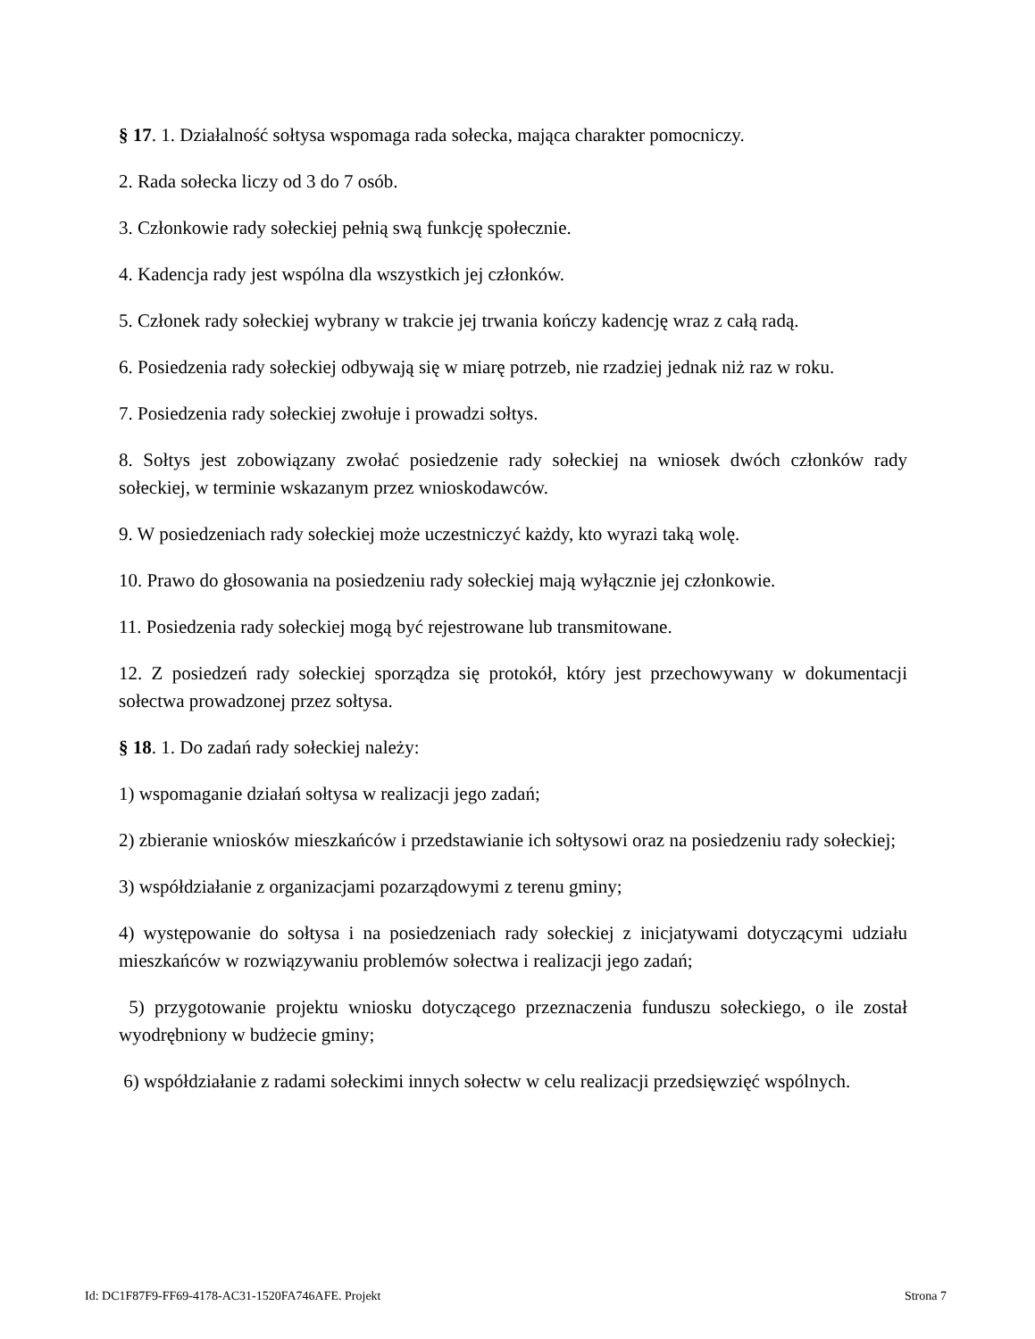§ 17. 1. Działalność sołtysa wspomaga rada sołecka, mająca charakter pomocniczy.
2. Rada sołecka liczy od 3 do 7 osób.
3. Członkowie rady sołeckiej pełnią swą funkcję społecznie.
4. Kadencja rady jest wspólna dla wszystkich jej członków.
5. Członek rady sołeckiej wybrany w trakcie jej trwania kończy kadencję wraz z całą radą.
6. Posiedzenia rady sołeckiej odbywają się w miarę potrzeb, nie rzadziej jednak niż raz w roku.
7. Posiedzenia rady sołeckiej zwołuje i prowadzi sołtys.
8. Sołtys jest zobowiązany zwołać posiedzenie rady sołeckiej na wniosek dwóch członków rady sołeckiej, w terminie wskazanym przez wnioskodawców.
9. W posiedzeniach rady sołeckiej może uczestniczyć każdy, kto wyrazi taką wolę.
10. Prawo do głosowania na posiedzeniu rady sołeckiej mają wyłącznie jej członkowie.
11. Posiedzenia rady sołeckiej mogą być rejestrowane lub transmitowane.
12. Z posiedzeń rady sołeckiej sporządza się protokół, który jest przechowywany w dokumentacji sołectwa prowadzonej przez sołtysa.
§ 18. 1. Do zadań rady sołeckiej należy:
1) wspomaganie działań sołtysa w realizacji jego zadań;
2) zbieranie wniosków mieszkańców i przedstawianie ich sołtysowi oraz na posiedzeniu rady sołeckiej;
3) współdziałanie z organizacjami pozarządowymi z terenu gminy;
4) występowanie do sołtysa i na posiedzeniach rady sołeckiej z inicjatywami dotyczącymi udziału mieszkańców w rozwiązywaniu problemów sołectwa i realizacji jego zadań;
5) przygotowanie projektu wniosku dotyczącego przeznaczenia funduszu sołeckiego, o ile został wyodrębniony w budżecie gminy;
6) współdziałanie z radami sołeckimi innych sołectw w celu realizacji przedsięwzięć wspólnych.
Id: DC1F87F9-FF69-4178-AC31-1520FA746AFE. Projekt Strona 7